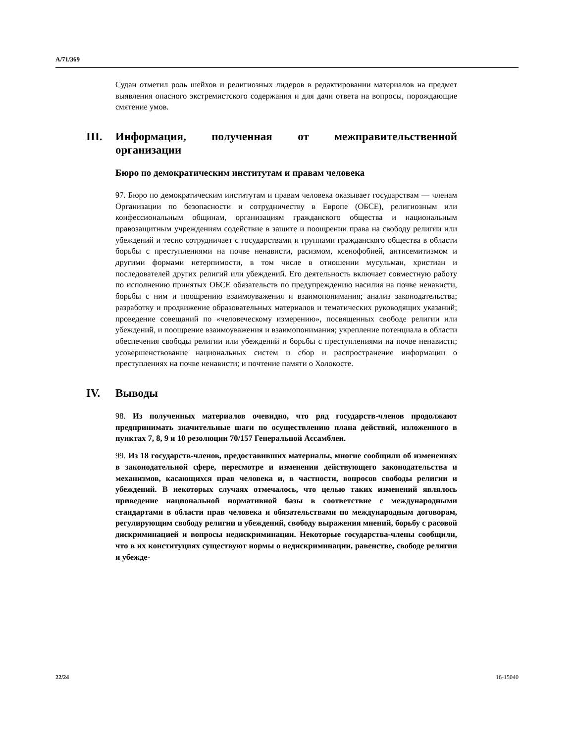A/71/369
Судан отметил роль шейхов и религиозных лидеров в редактировании материалов на предмет выявления опасного экстремистского содержания и для дачи ответа на вопросы, порождающие смятение умов.
III. Информация, полученная от межправительственной организации
Бюро по демократическим институтам и правам человека
97. Бюро по демократическим институтам и правам человека оказывает государствам — членам Организации по безопасности и сотрудничеству в Европе (ОБСЕ), религиозным или конфессиональным общинам, организациям гражданского общества и национальным правозащитным учреждениям содействие в защите и поощрении права на свободу религии или убеждений и тесно сотрудничает с государствами и группами гражданского общества в области борьбы с преступлениями на почве ненависти, расизмом, ксенофобией, антисемитизмом и другими формами нетерпимости, в том числе в отношении мусульман, христиан и последователей других религий или убеждений. Его деятельность включает совместную работу по исполнению принятых ОБСЕ обязательств по предупреждению насилия на почве ненависти, борьбы с ним и поощрению взаимоуважения и взаимопонимания; анализ законодательства; разработку и продвижение образовательных материалов и тематических руководящих указаний; проведение совещаний по «человеческому измерению», посвященных свободе религии или убеждений, и поощрение взаимоуважения и взаимопонимания; укрепление потенциала в области обеспечения свободы религии или убеждений и борьбы с преступлениями на почве ненависти; усовершенствование национальных систем и сбор и распространение информации о преступлениях на почве ненависти; и почтение памяти о Холокосте.
IV. Выводы
98. Из полученных материалов очевидно, что ряд государств-членов продолжают предпринимать значительные шаги по осуществлению плана действий, изложенного в пунктах 7, 8, 9 и 10 резолюции 70/157 Генеральной Ассамблеи.
99. Из 18 государств-членов, предоставивших материалы, многие сообщили об изменениях в законодательной сфере, пересмотре и изменении действующего законодательства и механизмов, касающихся прав человека и, в частности, вопросов свободы религии и убеждений. В некоторых случаях отмечалось, что целью таких изменений являлось приведение национальной нормативной базы в соответствие с международными стандартами в области прав человека и обязательствами по международным договорам, регулирующим свободу религии и убеждений, свободу выражения мнений, борьбу с расовой дискриминацией и вопросы недискриминации. Некоторые государства-члены сообщили, что в их конституциях существуют нормы о недискриминации, равенстве, свободе религии и убежде-
22/24 16-15040